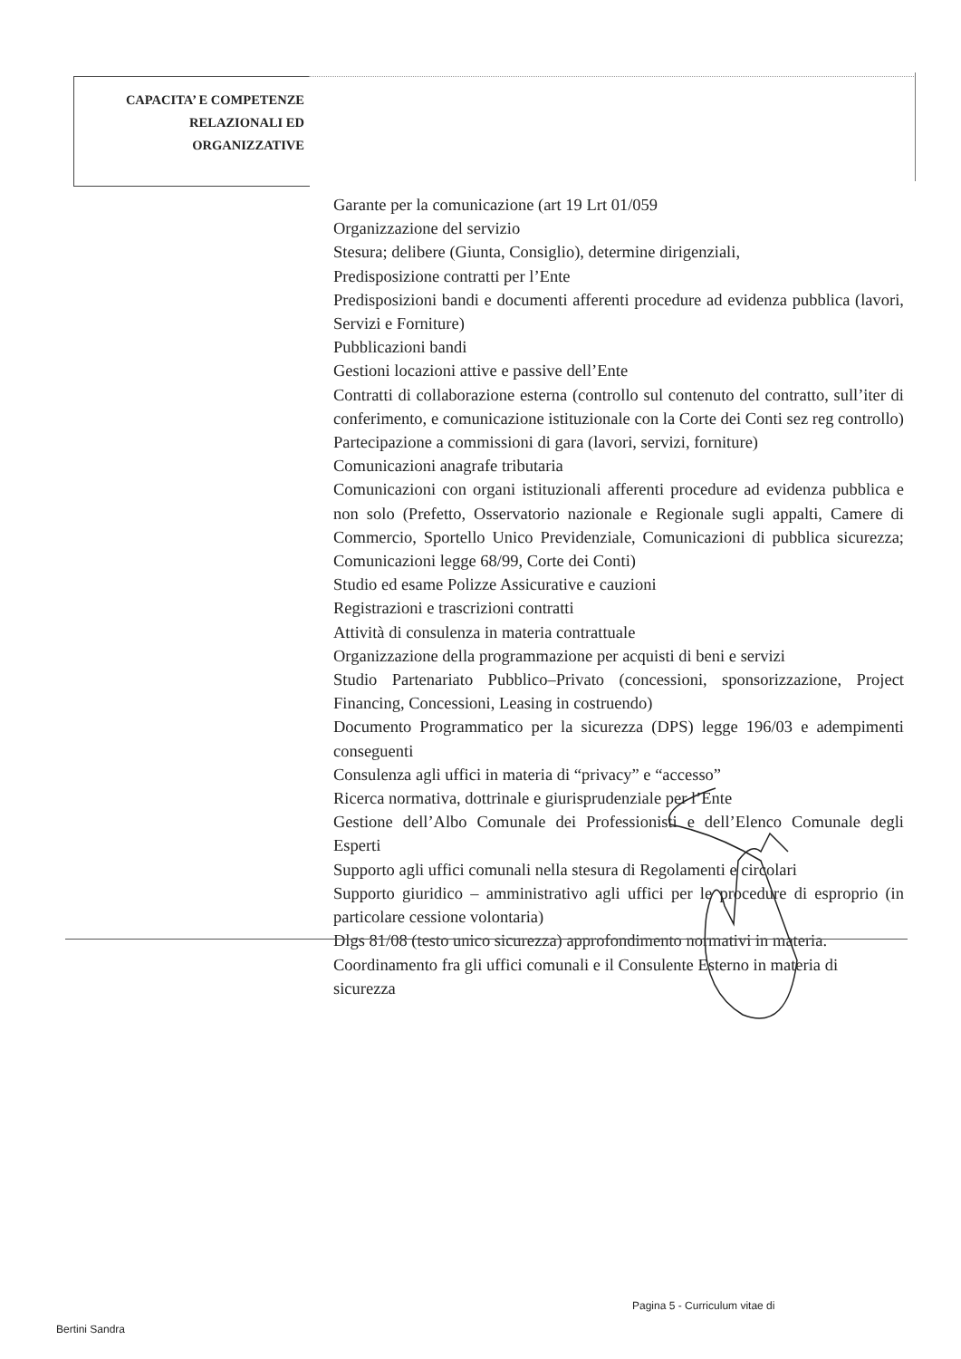CAPACITA’ E COMPETENZE
RELAZIONALI ED
ORGANIZZATIVE
Garante per la comunicazione (art 19 Lrt 01/059
Organizzazione del servizio
Stesura; delibere (Giunta, Consiglio), determine dirigenziali,
Predisposizione contratti per l’Ente
Predisposizioni bandi e documenti afferenti procedure ad evidenza pubblica (lavori, Servizi e Forniture)
Pubblicazioni bandi
Gestioni locazioni attive e passive dell’Ente
Contratti di collaborazione esterna (controllo sul contenuto del contratto, sull’iter di conferimento, e comunicazione istituzionale con la Corte dei Conti sez reg controllo) Partecipazione a commissioni di gara (lavori, servizi, forniture)
Comunicazioni anagrafe tributaria
Comunicazioni con organi istituzionali afferenti procedure ad evidenza pubblica e non solo (Prefetto, Osservatorio nazionale e Regionale sugli appalti, Camere di Commercio, Sportello Unico Previdenziale, Comunicazioni di pubblica sicurezza; Comunicazioni legge 68/99, Corte dei Conti)
Studio ed esame Polizze Assicurative e cauzioni
Registrazioni e trascrizioni contratti
Attività di consulenza in materia contrattuale
Organizzazione della programmazione per acquisti di beni e servizi
Studio Partenariato Pubblico–Privato (concessioni, sponsorizzazione, Project Financing, Concessioni, Leasing in costruendo)
Documento Programmatico per la sicurezza (DPS) legge 196/03 e adempimenti conseguenti
Consulenza agli uffici in materia di “privacy” e “accesso”
Ricerca normativa, dottrinale e giurisprudenziale per l’Ente
Gestione dell’Albo Comunale dei Professionisti e dell’Elenco Comunale degli Esperti
Supporto agli uffici comunali nella stesura di Regolamenti e circolari
Supporto giuridico – amministrativo agli uffici per le procedure di esproprio (in particolare cessione volontaria)
Dlgs 81/08 (testo unico sicurezza) approfondimento normativi in materia. Coordinamento fra gli uffici comunali e il Consulente Esterno in materia di sicurezza
Pagina 5 - Curriculum vitae di
Bertini Sandra